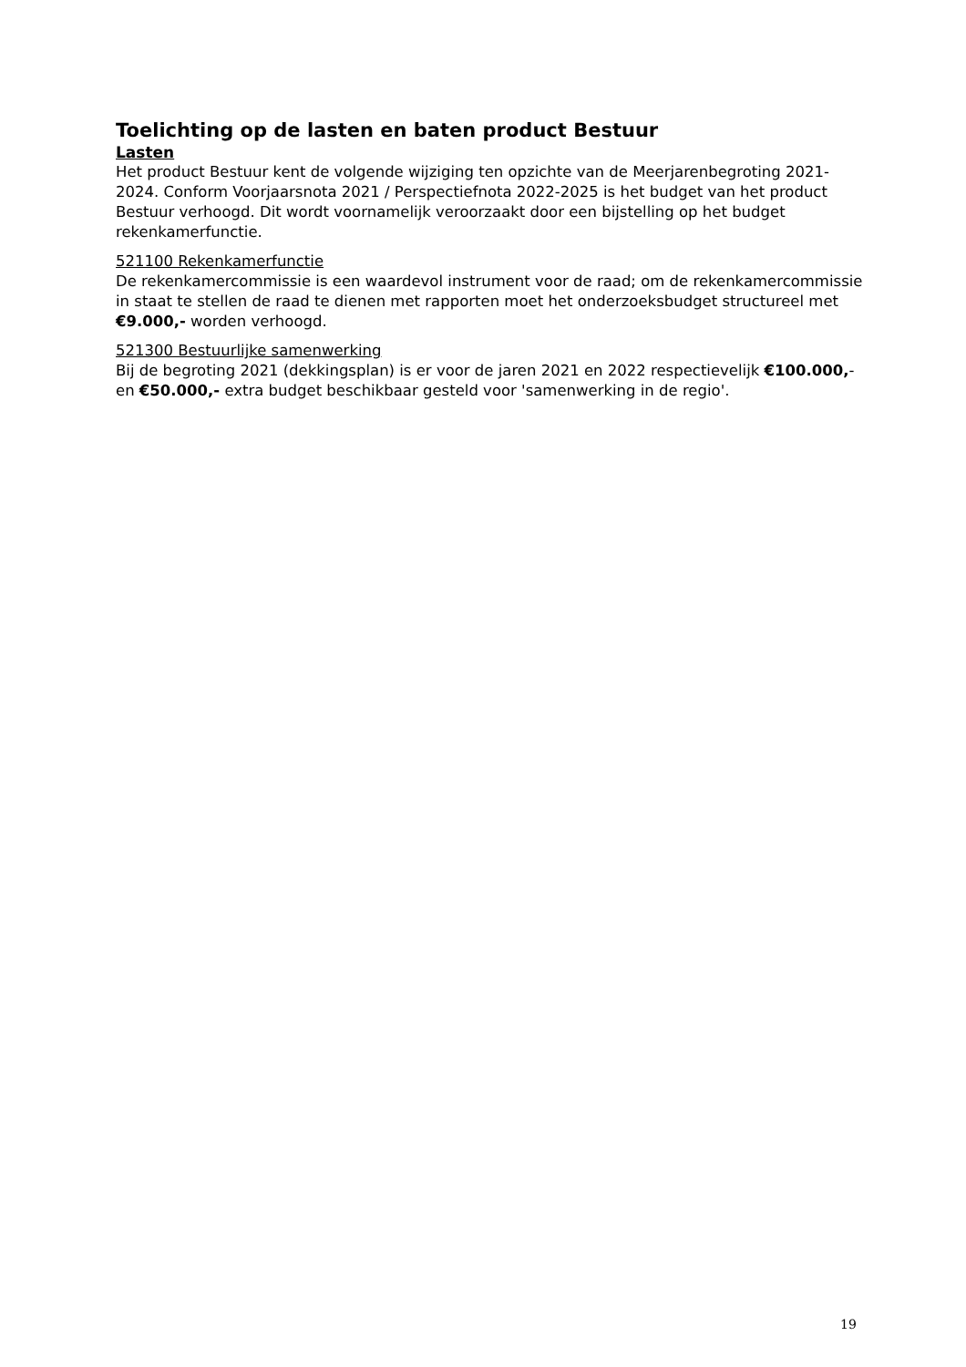Toelichting op de lasten en baten product Bestuur
Lasten
Het product Bestuur kent de volgende wijziging ten opzichte van de Meerjarenbegroting 2021-2024. Conform Voorjaarsnota 2021 / Perspectiefnota 2022-2025 is het budget van het product Bestuur verhoogd. Dit wordt voornamelijk veroorzaakt door een bijstelling op het budget rekenkamerfunctie.
521100 Rekenkamerfunctie
De rekenkamercommissie is een waardevol instrument voor de raad; om de rekenkamercommissie in staat te stellen de raad te dienen met rapporten moet het onderzoeksbudget structureel met €9.000,- worden verhoogd.
521300 Bestuurlijke samenwerking
Bij de begroting 2021 (dekkingsplan) is er voor de jaren 2021 en 2022 respectievelijk €100.000,- en €50.000,- extra budget beschikbaar gesteld voor 'samenwerking in de regio'.
19